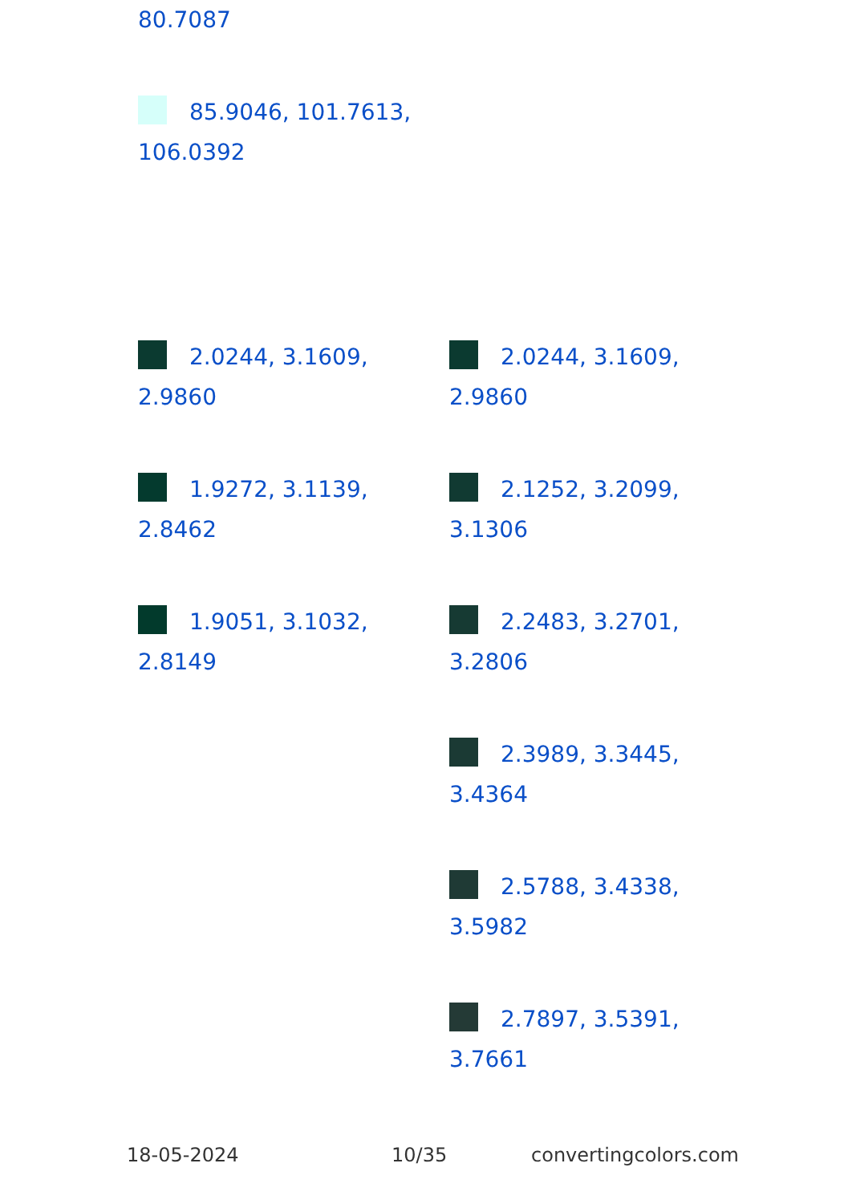80.7087
85.9046, 101.7613, 106.0392
2.0244, 3.1609, 2.9860
1.9272, 3.1139, 2.8462
1.9051, 3.1032, 2.8149
2.0244, 3.1609, 2.9860
2.1252, 3.2099, 3.1306
2.2483, 3.2701, 3.2806
2.3989, 3.3445, 3.4364
2.5788, 3.4338, 3.5982
2.7897, 3.5391, 3.7661
18-05-2024 10/35 convertingcolors.com